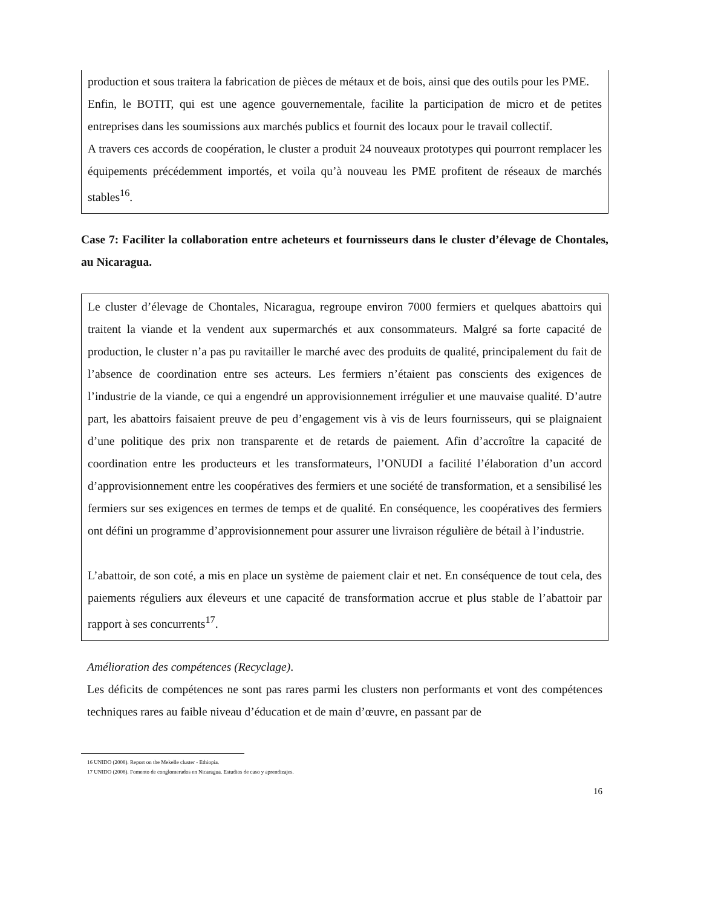production et sous traitera la fabrication de pièces de métaux et de bois, ainsi que des outils pour les PME.
Enfin, le BOTIT, qui est une agence gouvernementale, facilite la participation de micro et de petites entreprises dans les soumissions aux marchés publics et fournit des locaux pour le travail collectif.
A travers ces accords de coopération, le cluster a produit 24 nouveaux prototypes qui pourront remplacer les équipements précédemment importés, et voila qu’à nouveau les PME profitent de réseaux de marchés stables<sup>16</sup>.
Case 7: Faciliter la collaboration entre acheteurs et fournisseurs dans le cluster d’élevage de Chontales, au Nicaragua.
Le cluster d’élevage de Chontales, Nicaragua, regroupe environ 7000 fermiers et quelques abattoirs qui traitent la viande et la vendent aux supermarchés et aux consommateurs. Malgré sa forte capacité de production, le cluster n’a pas pu ravitailler le marché avec des produits de qualité, principalement du fait de l’absence de coordination entre ses acteurs. Les fermiers n’étaient pas conscients des exigences de l’industrie de la viande, ce qui a engendré un approvisionnement irrégulier et une mauvaise qualité. D’autre part, les abattoirs faisaient preuve de peu d’engagement vis à vis de leurs fournisseurs, qui se plaignaient d’une politique des prix non transparente et de retards de paiement. Afin d’accroître la capacité de coordination entre les producteurs et les transformateurs, l’ONUDI a facilité l’élaboration d’un accord d’approvisionnement entre les coopératives des fermiers et une société de transformation, et a sensibilisé les fermiers sur ses exigences en termes de temps et de qualité. En conséquence, les coopératives des fermiers ont défini un programme d’approvisionnement pour assurer une livraison régulière de bétail à l’industrie.
L’abattoir, de son coté, a mis en place un système de paiement clair et net. En conséquence de tout cela, des paiements réguliers aux éleveurs et une capacité de transformation accrue et plus stable de l’abattoir par rapport à ses concurrents<sup>17</sup>.
Amélioration des compétences (Recyclage).
Les déficits de compétences ne sont pas rares parmi les clusters non performants et vont des compétences techniques rares au faible niveau d’éducation et de main d’œuvre, en passant par de
16 UNIDO (2008). Report on the Mekelle cluster - Ethiopia.
17 UNIDO (2008). Fomento de conglomerados en Nicaragua. Estudios de caso y aprendizajes.
16